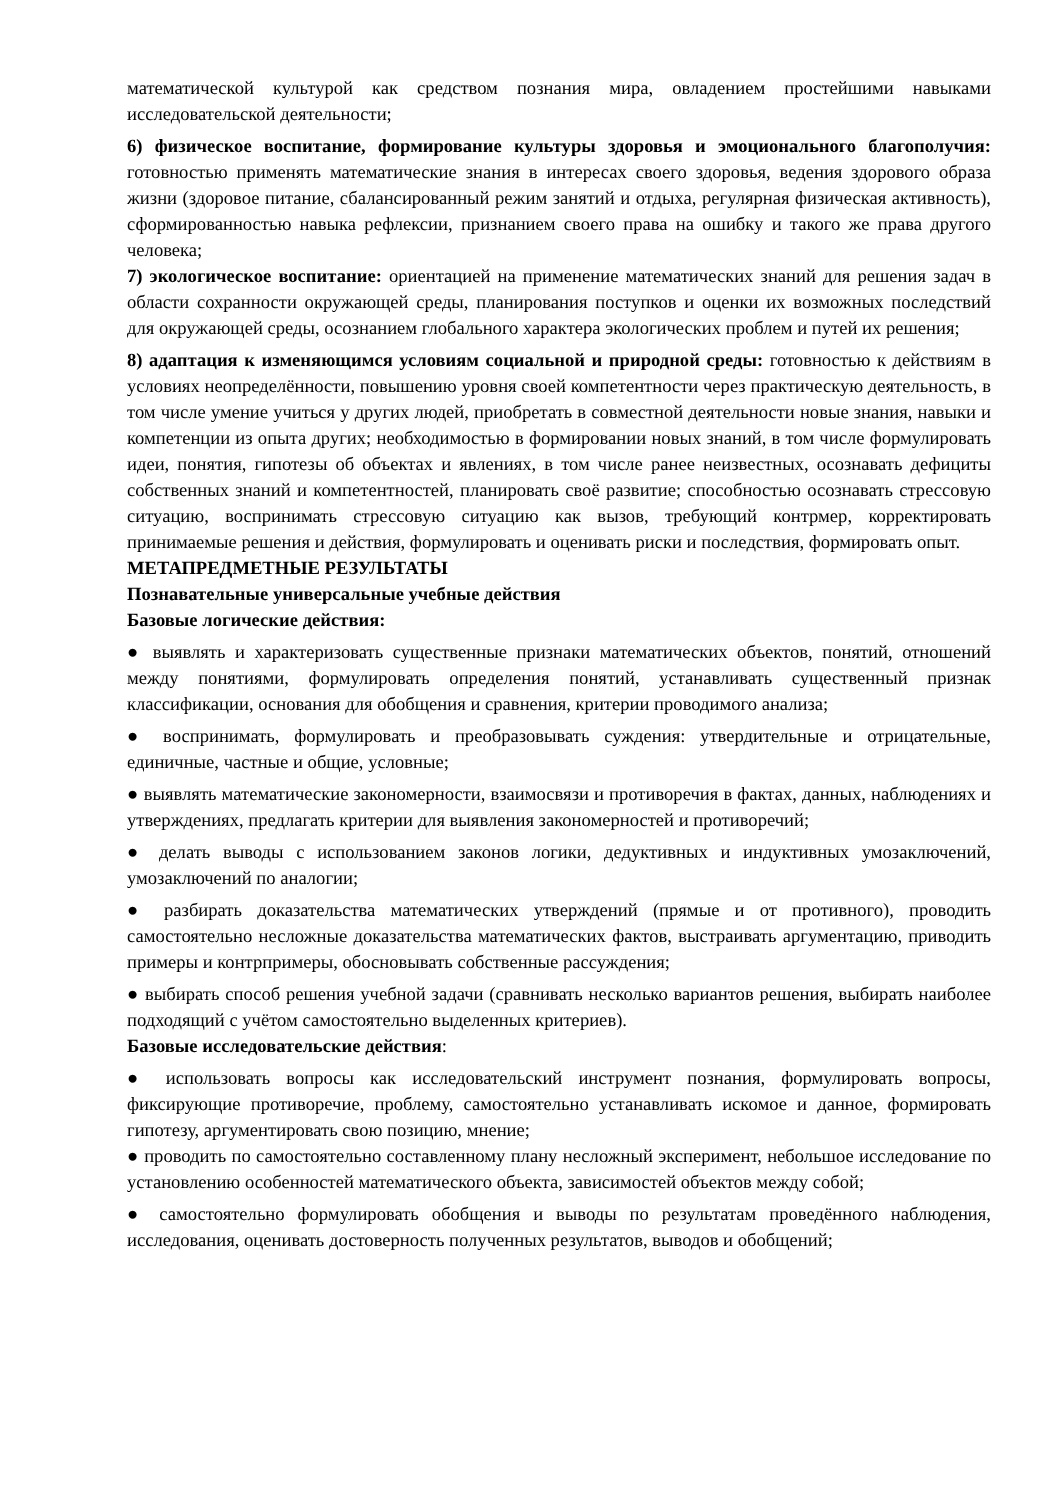математической культурой как средством познания мира, овладением простейшими навыками исследовательской деятельности;
6) физическое воспитание, формирование культуры здоровья и эмоционального благополучия: готовностью применять математические знания в интересах своего здоровья, ведения здорового образа жизни (здоровое питание, сбалансированный режим занятий и отдыха, регулярная физическая активность), сформированностью навыка рефлексии, признанием своего права на ошибку и такого же права другого человека;
7) экологическое воспитание: ориентацией на применение математических знаний для решения задач в области сохранности окружающей среды, планирования поступков и оценки их возможных последствий для окружающей среды, осознанием глобального характера экологических проблем и путей их решения;
8) адаптация к изменяющимся условиям социальной и природной среды: готовностью к действиям в условиях неопределённости, повышению уровня своей компетентности через практическую деятельность, в том числе умение учиться у других людей, приобретать в совместной деятельности новые знания, навыки и компетенции из опыта других; необходимостью в формировании новых знаний, в том числе формулировать идеи, понятия, гипотезы об объектах и явлениях, в том числе ранее неизвестных, осознавать дефициты собственных знаний и компетентностей, планировать своё развитие; способностью осознавать стрессовую ситуацию, воспринимать стрессовую ситуацию как вызов, требующий контрмер, корректировать принимаемые решения и действия, формулировать и оценивать риски и последствия, формировать опыт.
МЕТАПРЕДМЕТНЫЕ РЕЗУЛЬТАТЫ
Познавательные универсальные учебные действия
Базовые логические действия:
● выявлять и характеризовать существенные признаки математических объектов, понятий, отношений между понятиями, формулировать определения понятий, устанавливать существенный признак классификации, основания для обобщения и сравнения, критерии проводимого анализа;
● воспринимать, формулировать и преобразовывать суждения: утвердительные и отрицательные, единичные, частные и общие, условные;
● выявлять математические закономерности, взаимосвязи и противоречия в фактах, данных, наблюдениях и утверждениях, предлагать критерии для выявления закономерностей и противоречий;
● делать выводы с использованием законов логики, дедуктивных и индуктивных умозаключений, умозаключений по аналогии;
● разбирать доказательства математических утверждений (прямые и от противного), проводить самостоятельно несложные доказательства математических фактов, выстраивать аргументацию, приводить примеры и контрпримеры, обосновывать собственные рассуждения;
● выбирать способ решения учебной задачи (сравнивать несколько вариантов решения, выбирать наиболее подходящий с учётом самостоятельно выделенных критериев).
Базовые исследовательские действия:
● использовать вопросы как исследовательский инструмент познания, формулировать вопросы, фиксирующие противоречие, проблему, самостоятельно устанавливать искомое и данное, формировать гипотезу, аргументировать свою позицию, мнение;
● проводить по самостоятельно составленному плану несложный эксперимент, небольшое исследование по установлению особенностей математического объекта, зависимостей объектов между собой;
● самостоятельно формулировать обобщения и выводы по результатам проведённого наблюдения, исследования, оценивать достоверность полученных результатов, выводов и обобщений;